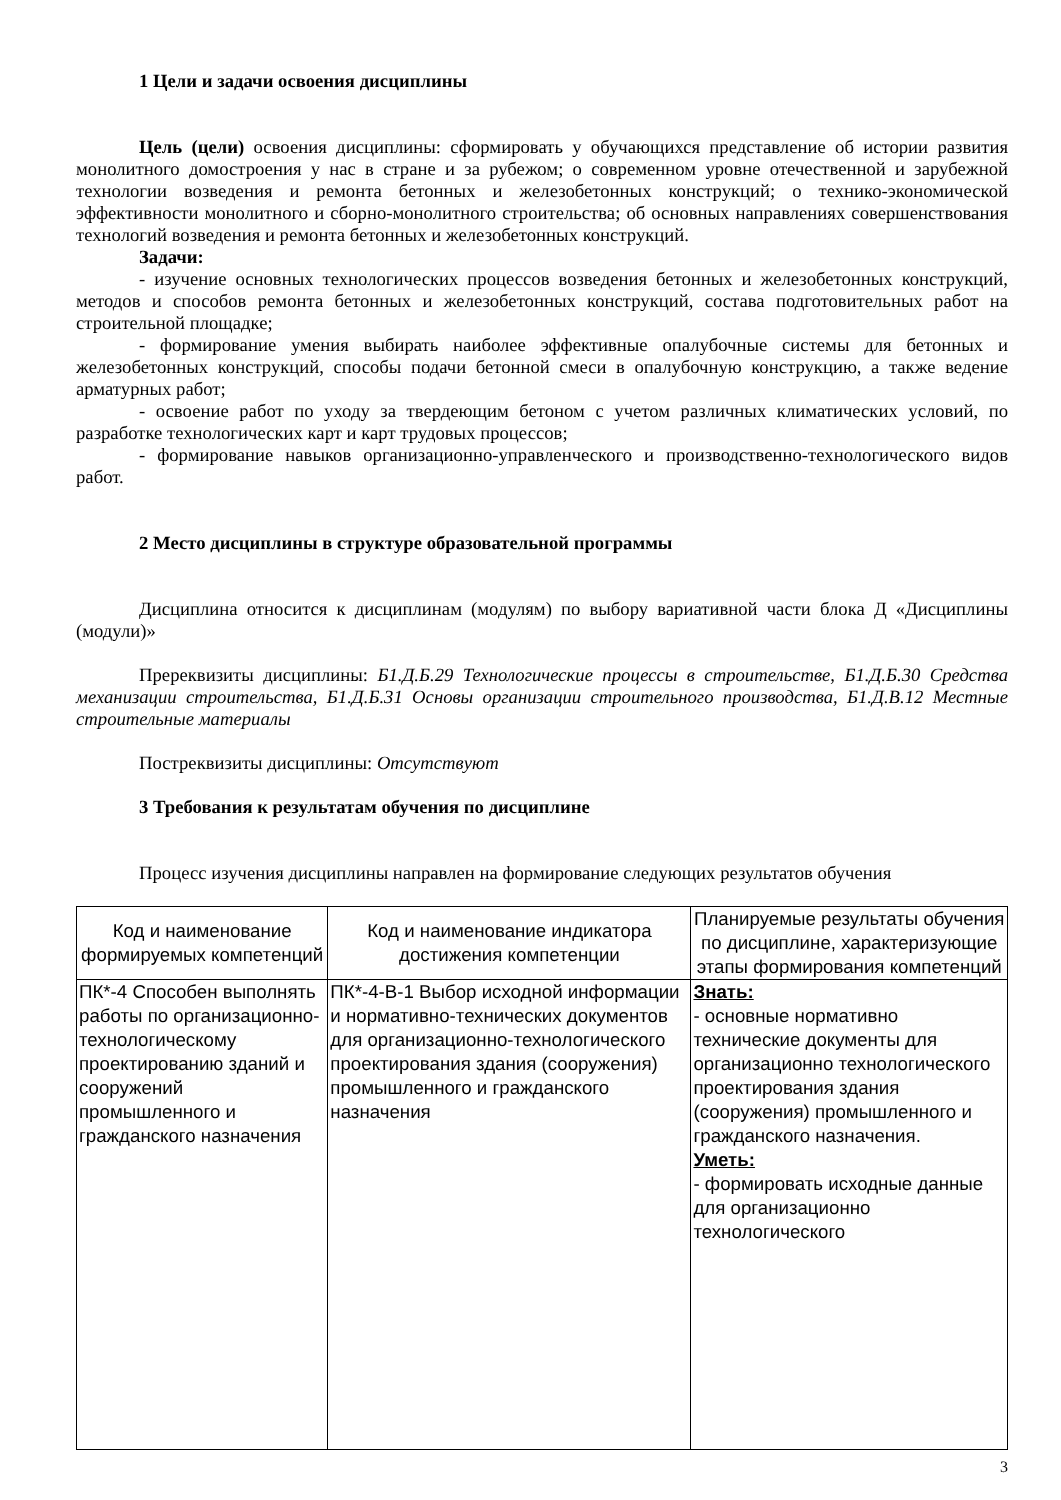1 Цели и задачи освоения дисциплины
Цель (цели) освоения дисциплины: сформировать у обучающихся представление об истории развития монолитного домостроения у нас в стране и за рубежом; о современном уровне отечественной и зарубежной технологии возведения и ремонта бетонных и железобетонных конструкций; о технико-экономической эффективности монолитного и сборно-монолитного строительства; об основных направлениях совершенствования технологий возведения и ремонта бетонных и железобетонных конструкций.
Задачи:
- изучение основных технологических процессов возведения бетонных и железобетонных конструкций, методов и способов ремонта бетонных и железобетонных конструкций, состава подготовительных работ на строительной площадке;
- формирование умения выбирать наиболее эффективные опалубочные системы для бетонных и железобетонных конструкций, способы подачи бетонной смеси в опалубочную конструкцию, а также ведение арматурных работ;
- освоение работ по уходу за твердеющим бетоном с учетом различных климатических условий, по разработке технологических карт и карт трудовых процессов;
- формирование навыков организационно-управленческого и производственно-технологического видов работ.
2 Место дисциплины в структуре образовательной программы
Дисциплина относится к дисциплинам (модулям) по выбору вариативной части блока Д «Дисциплины (модули)»
Пререквизиты дисциплины: Б1.Д.Б.29 Технологические процессы в строительстве, Б1.Д.Б.30 Средства механизации строительства, Б1.Д.Б.31 Основы организации строительного производства, Б1.Д.В.12 Местные строительные материалы
Постреквизиты дисциплины: Отсутствуют
3 Требования к результатам обучения по дисциплине
Процесс изучения дисциплины направлен на формирование следующих результатов обучения
| Код и наименование формируемых компетенций | Код и наименование индикатора достижения компетенции | Планируемые результаты обучения по дисциплине, характеризующие этапы формирования компетенций |
| ПК*-4 Способен выполнять работы по организационно-технологическому проектированию зданий и сооружений промышленного и гражданского назначения | ПК*-4-В-1 Выбор исходной информации и нормативно-технических документов для организационно-технологического проектирования здания (сооружения) промышленного и гражданского назначения | Знать: - основные нормативно технические документы для организационно технологического проектирования здания (сооружения) промышленного и гражданского назначения. Уметь: - формировать исходные данные для организационно технологического |
3